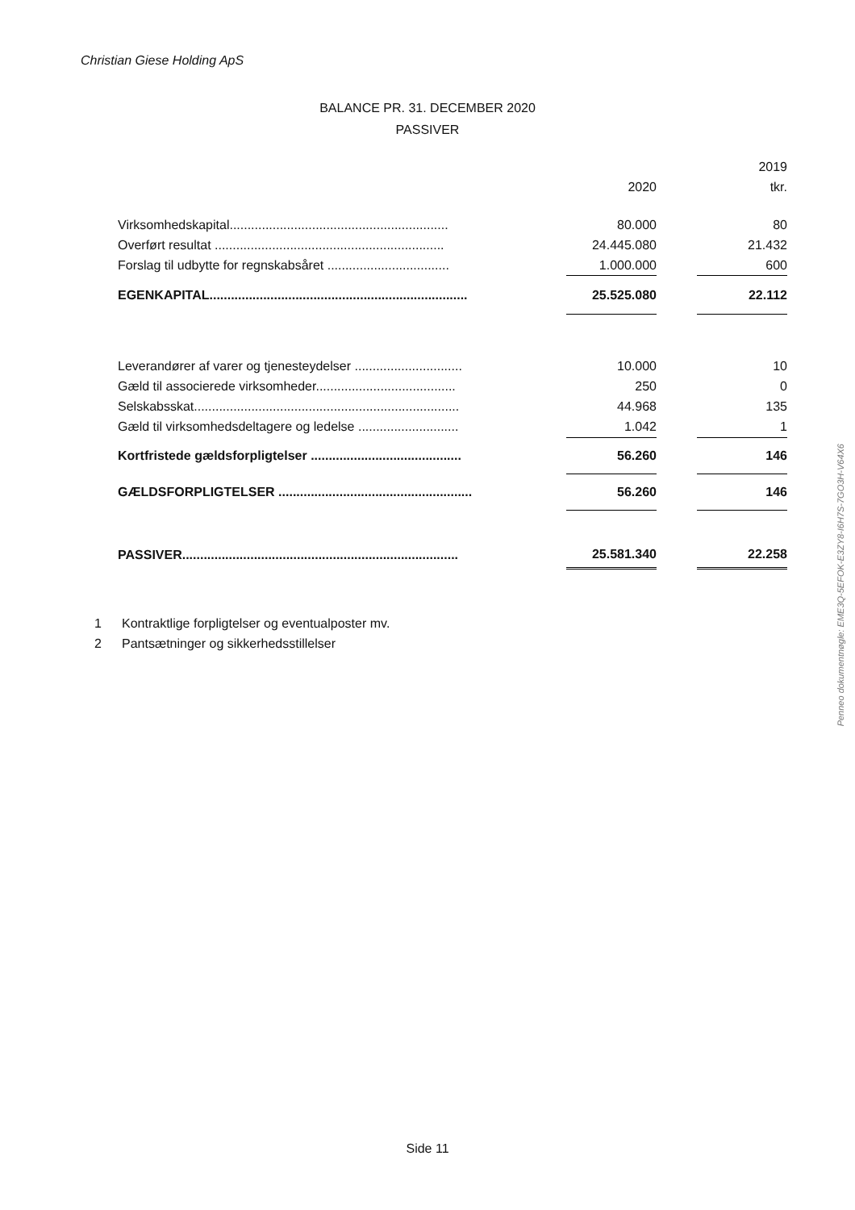Christian Giese Holding ApS
BALANCE PR. 31. DECEMBER 2020
PASSIVER
| | | | | 2019 |
| | | 2020 | | tkr. |
| Virksomhedskapital............................................................. | | 80.000 | | 80 |
| Overført resultat ................................................................ | | 24.445.080 | | 21.432 |
| Forslag til udbytte for regnskabsåret .................................. | | 1.000.000 | | 600 |
| EGENKAPITAL........................................................................ | | 25.525.080 | | 22.112 |
| Leverandører af varer og tjenesteydelser .............................. | | 10.000 | | 10 |
| Gæld til associerede virksomheder....................................... | | 250 | | 0 |
| Selskabsskat.......................................................................... | | 44.968 | | 135 |
| Gæld til virksomhedsdeltagere og ledelse ............................ | | 1.042 | | 1 |
| Kortfristede gældsforpligtelser .......................................... | | 56.260 | | 146 |
| GÆLDSFORPLIGTELSER ...................................................... | | 56.260 | | 146 |
| PASSIVER............................................................................. | | 25.581.340 | | 22.258 |
1 Kontraktlige forpligtelser og eventualposter mv.
2 Pantsætninger og sikkerhedsstillelser
Side 11
Penneo dokumentnøgle: EME3Q-5EFOK-E3ZY8-I6H7S-7GO3H-V64X6